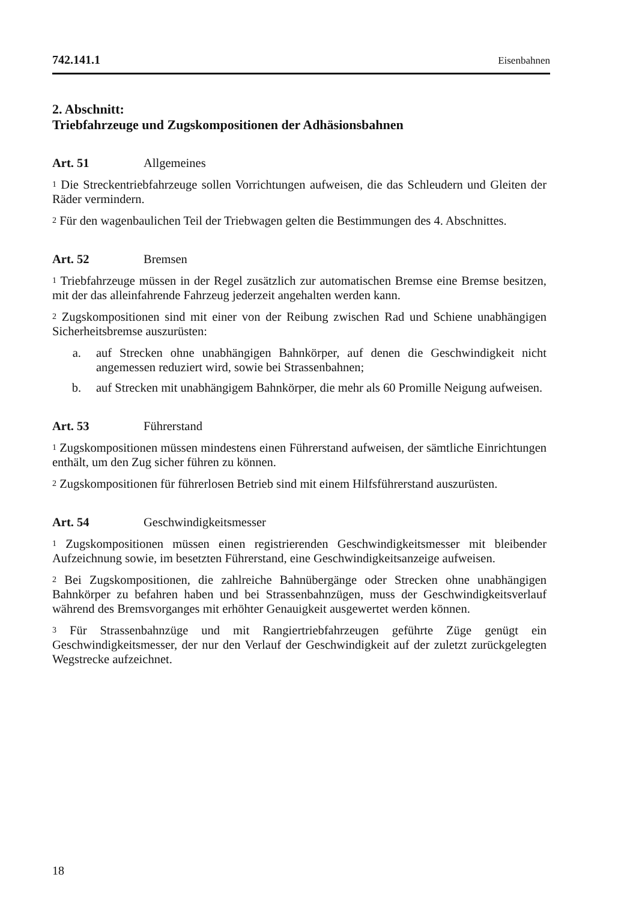742.141.1 Eisenbahnen
2. Abschnitt:
Triebfahrzeuge und Zugskompositionen der Adhäsionsbahnen
Art. 51 Allgemeines
<sup>1</sup> Die Streckentriebfahrzeuge sollen Vorrichtungen aufweisen, die das Schleudern und Gleiten der Räder vermindern.
<sup>2</sup> Für den wagenbaulichen Teil der Triebwagen gelten die Bestimmungen des 4. Abschnittes.
Art. 52 Bremsen
<sup>1</sup> Triebfahrzeuge müssen in der Regel zusätzlich zur automatischen Bremse eine Bremse besitzen, mit der das alleinfahrende Fahrzeug jederzeit angehalten werden kann.
<sup>2</sup> Zugskompositionen sind mit einer von der Reibung zwischen Rad und Schiene unabhängigen Sicherheitsbremse auszurüsten:
a. auf Strecken ohne unabhängigen Bahnkörper, auf denen die Geschwindigkeit nicht angemessen reduziert wird, sowie bei Strassenbahnen;
b. auf Strecken mit unabhängigem Bahnkörper, die mehr als 60 Promille Neigung aufweisen.
Art. 53 Führerstand
<sup>1</sup> Zugskompositionen müssen mindestens einen Führerstand aufweisen, der sämtliche Einrichtungen enthält, um den Zug sicher führen zu können.
<sup>2</sup> Zugskompositionen für führerlosen Betrieb sind mit einem Hilfsführerstand auszurüsten.
Art. 54 Geschwindigkeitsmesser
<sup>1</sup> Zugskompositionen müssen einen registrierenden Geschwindigkeitsmesser mit bleibender Aufzeichnung sowie, im besetzten Führerstand, eine Geschwindigkeitsanzeige aufweisen.
<sup>2</sup> Bei Zugskompositionen, die zahlreiche Bahnübergänge oder Strecken ohne unabhängigen Bahnkörper zu befahren haben und bei Strassenbahnzügen, muss der Geschwindigkeitsverlauf während des Bremsvorganges mit erhöhter Genauigkeit ausgewertet werden können.
<sup>3</sup> Für Strassenbahnzüge und mit Rangiertriebfahrzeugen geführte Züge genügt ein Geschwindigkeitsmesser, der nur den Verlauf der Geschwindigkeit auf der zuletzt zurückgelegten Wegstrecke aufzeichnet.
18